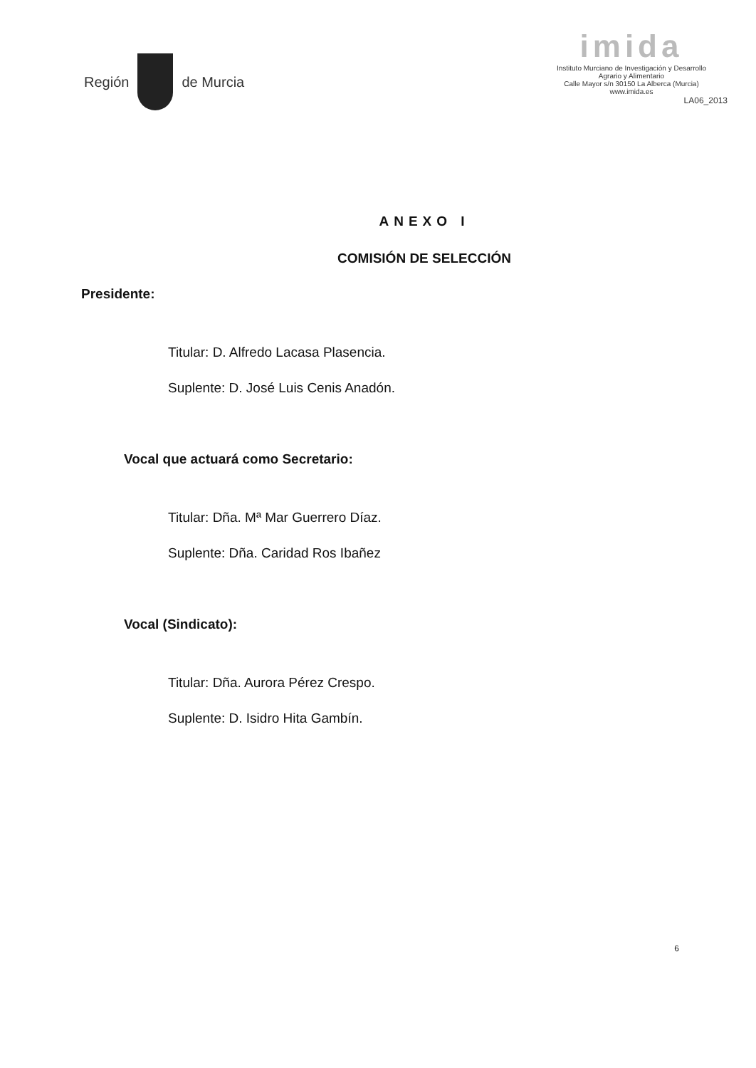Región de Murcia
imida
Instituto Murciano de Investigación y Desarrollo
Agrario y Alimentario
Calle Mayor s/n 30150 La Alberca (Murcia)
www.imida.es
LA06_2013
ANEXO I
COMISIÓN DE SELECCIÓN
Presidente:
Titular: D. Alfredo Lacasa Plasencia.
Suplente: D. José Luis Cenis Anadón.
Vocal que actuará como Secretario:
Titular: Dña. Mª Mar Guerrero Díaz.
Suplente: Dña. Caridad Ros Ibañez
Vocal (Sindicato):
Titular: Dña. Aurora Pérez Crespo.
Suplente: D. Isidro Hita Gambín.
6